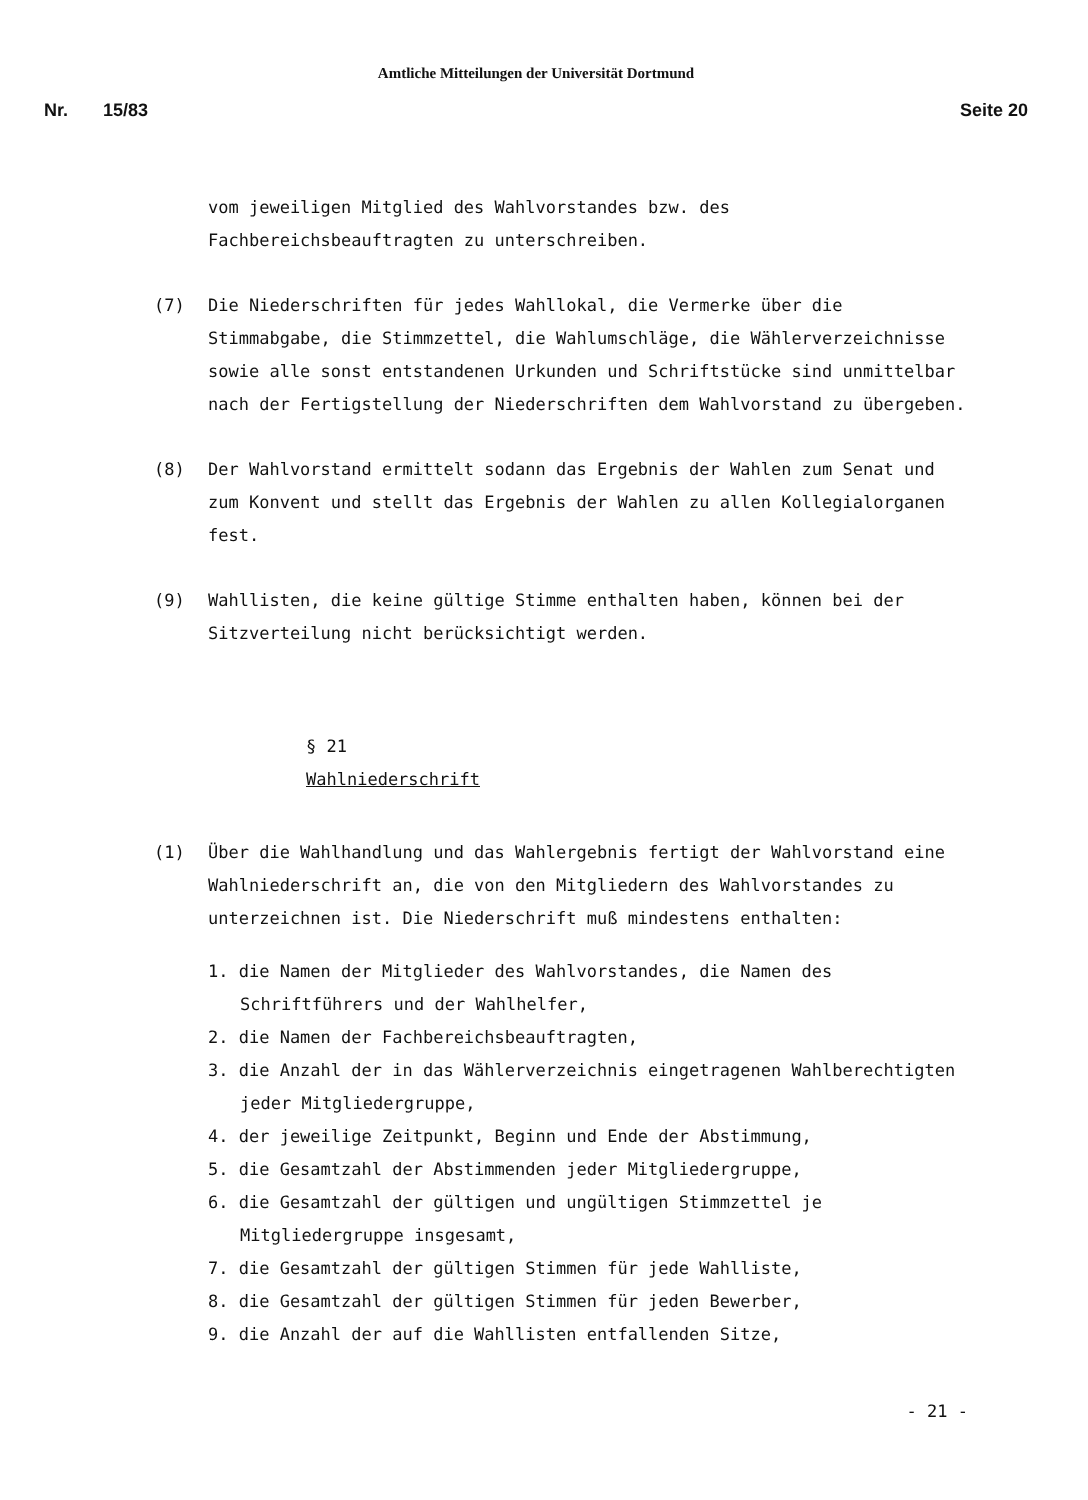Amtliche Mitteilungen der Universität Dortmund
Nr. 15/83 Seite 20
vom jeweiligen Mitglied des Wahlvorstandes bzw. des Fachbereichsbeauftragten zu unterschreiben.
(7) Die Niederschriften für jedes Wahllokal, die Vermerke über die Stimmabgabe, die Stimmzettel, die Wahlumschläge, die Wählerverzeichnisse sowie alle sonst entstandenen Urkunden und Schriftstücke sind unmittelbar nach der Fertigstellung der Niederschriften dem Wahlvorstand zu übergeben.
(8) Der Wahlvorstand ermittelt sodann das Ergebnis der Wahlen zum Senat und zum Konvent und stellt das Ergebnis der Wahlen zu allen Kollegialorganen fest.
(9) Wahllisten, die keine gültige Stimme enthalten haben, können bei der Sitzverteilung nicht berücksichtigt werden.
§ 21
Wahlniederschrift
(1) Über die Wahlhandlung und das Wahlergebnis fertigt der Wahlvorstand eine Wahlniederschrift an, die von den Mitgliedern des Wahlvorstandes zu unterzeichnen ist. Die Niederschrift muß mindestens enthalten:
1. die Namen der Mitglieder des Wahlvorstandes, die Namen des Schriftführers und der Wahlhelfer,
2. die Namen der Fachbereichsbeauftragten,
3. die Anzahl der in das Wählerverzeichnis eingetragenen Wahlberechtigten jeder Mitgliedergruppe,
4. der jeweilige Zeitpunkt, Beginn und Ende der Abstimmung,
5. die Gesamtzahl der Abstimmenden jeder Mitgliedergruppe,
6. die Gesamtzahl der gültigen und ungültigen Stimmzettel je Mitgliedergruppe insgesamt,
7. die Gesamtzahl der gültigen Stimmen für jede Wahlliste,
8. die Gesamtzahl der gültigen Stimmen für jeden Bewerber,
9. die Anzahl der auf die Wahllisten entfallenden Sitze,
- 21 -